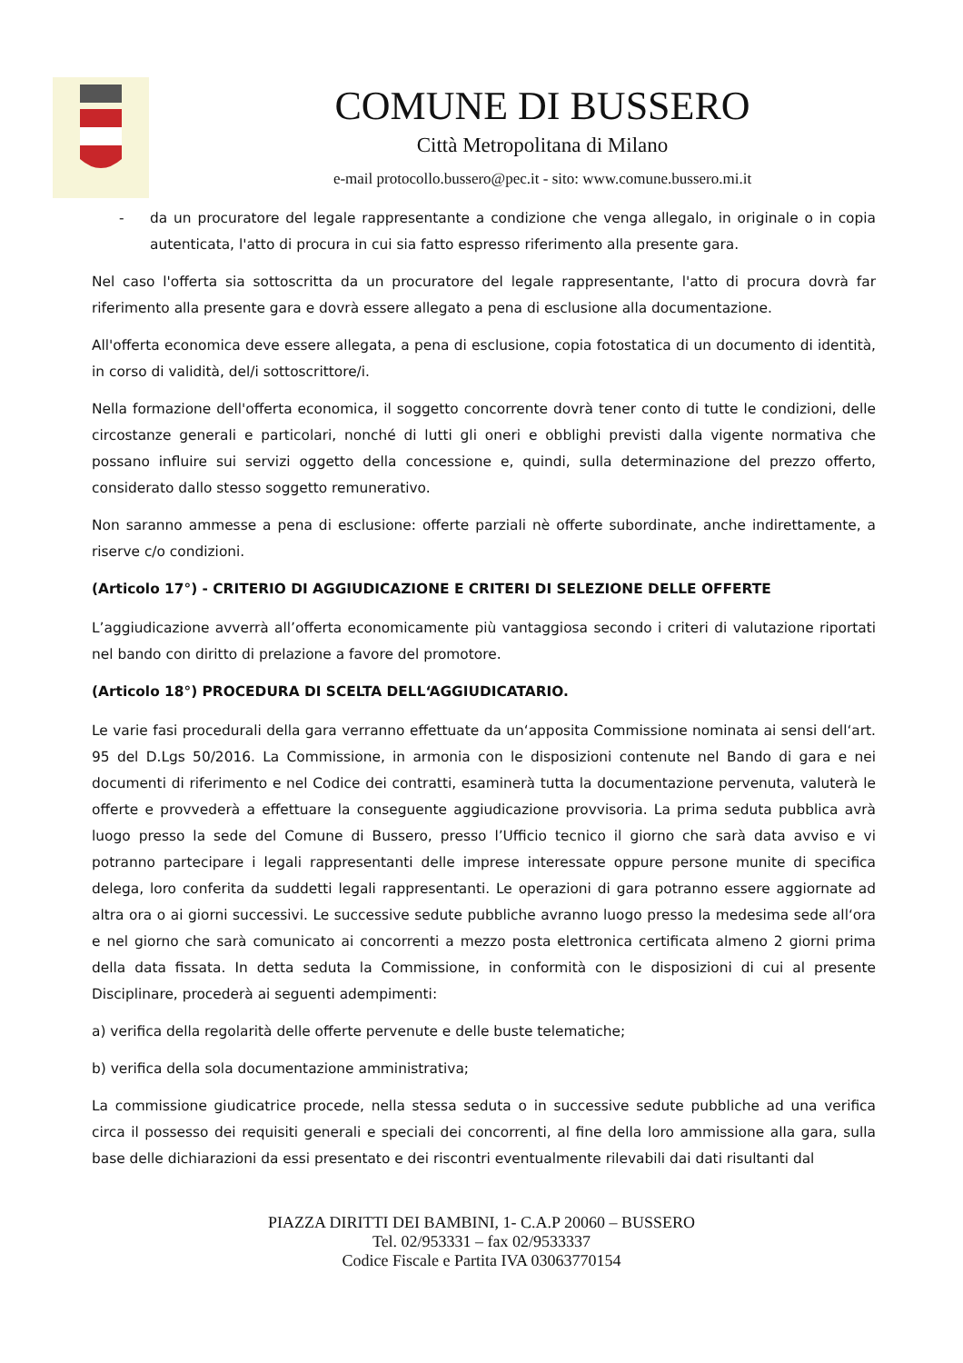COMUNE DI BUSSERO
Città Metropolitana di Milano
e-mail protocollo.bussero@pec.it - sito: www.comune.bussero.mi.it
- da un procuratore del legale rappresentante a condizione che venga allegalo, in originale o in copia autenticata, l'atto di procura in cui sia fatto espresso riferimento alla presente gara.
Nel caso l'offerta sia sottoscritta da un procuratore del legale rappresentante, l'atto di procura dovrà far riferimento alla presente gara e dovrà essere allegato a pena di esclusione alla documentazione.
All'offerta economica deve essere allegata, a pena di esclusione, copia fotostatica di un documento di identità, in corso di validità, del/i sottoscrittore/i.
Nella formazione dell'offerta economica, il soggetto concorrente dovrà tener conto di tutte le condizioni, delle circostanze generali e particolari, nonché di lutti gli oneri e obblighi previsti dalla vigente normativa che possano influire sui servizi oggetto della concessione e, quindi, sulla determinazione del prezzo offerto, considerato dallo stesso soggetto remunerativo.
Non saranno ammesse a pena di esclusione: offerte parziali nè offerte subordinate, anche indirettamente, a riserve c/o condizioni.
(Articolo 17°) - CRITERIO DI AGGIUDICAZIONE E CRITERI DI SELEZIONE DELLE OFFERTE
L’aggiudicazione avverrà all’offerta economicamente più vantaggiosa secondo i criteri di valutazione riportati nel bando con diritto di prelazione a favore del promotore.
(Articolo 18°) PROCEDURA DI SCELTA DELL‘AGGIUDICATARIO.
Le varie fasi procedurali della gara verranno effettuate da un‘apposita Commissione nominata ai sensi dell‘art. 95 del D.Lgs 50/2016. La Commissione, in armonia con le disposizioni contenute nel Bando di gara e nei documenti di riferimento e nel Codice dei contratti, esaminerà tutta la documentazione pervenuta, valuterà le offerte e provvederà a effettuare la conseguente aggiudicazione provvisoria. La prima seduta pubblica avrà luogo presso la sede del Comune di Bussero, presso l’Ufficio tecnico il giorno che sarà data avviso e vi potranno partecipare i legali rappresentanti delle imprese interessate oppure persone munite di specifica delega, loro conferita da suddetti legali rappresentanti. Le operazioni di gara potranno essere aggiornate ad altra ora o ai giorni successivi. Le successive sedute pubbliche avranno luogo presso la medesima sede all‘ora e nel giorno che sarà comunicato ai concorrenti a mezzo posta elettronica certificata almeno 2 giorni prima della data fissata. In detta seduta la Commissione, in conformità con le disposizioni di cui al presente Disciplinare, procederà ai seguenti adempimenti:
a) verifica della regolarità delle offerte pervenute e delle buste telematiche;
b) verifica della sola documentazione amministrativa;
La commissione giudicatrice procede, nella stessa seduta o in successive sedute pubbliche ad una verifica circa il possesso dei requisiti generali e speciali dei concorrenti, al fine della loro ammissione alla gara, sulla base delle dichiarazioni da essi presentato e dei riscontri eventualmente rilevabili dai dati risultanti dal
PIAZZA DIRITTI DEI BAMBINI, 1- C.A.P 20060 – BUSSERO
Tel. 02/953331 – fax 02/9533337
Codice Fiscale e Partita IVA 03063770154